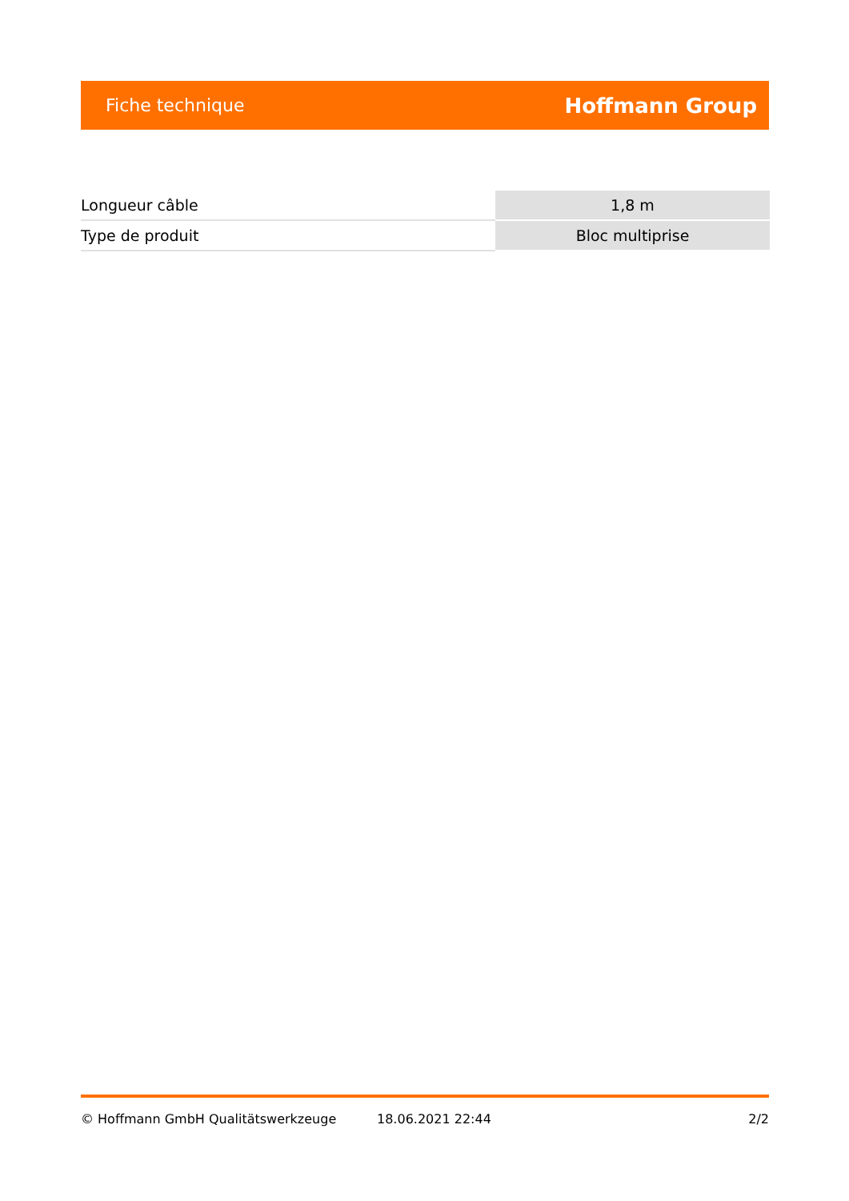Fiche technique Hoffmann Group
| Longueur câble | 1,8 m |
| Type de produit | Bloc multiprise |
© Hoffmann GmbH Qualitätswerkzeuge 18.06.2021 22:44 2/2